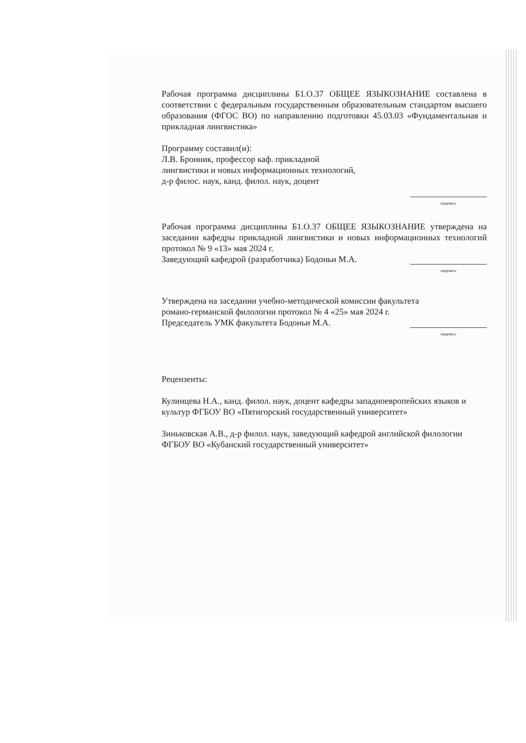Рабочая программа дисциплины Б1.О.37 ОБЩЕЕ ЯЗЫКОЗНАНИЕ составлена в соответствии с федеральным государственным образовательным стандартом высшего образования (ФГОС ВО) по направлению подготовки 45.03.03 «Фундаментальная и прикладная лингвистика»
Программу составил(и):
Л.В. Бронник, профессор каф. прикладной
лингвистики и новых информационных технологий,
д-р филос. наук, канд. филол. наук, доцент
подпись
Рабочая программа дисциплины Б1.О.37 ОБЩЕЕ ЯЗЫКОЗНАНИЕ утверждена на заседании кафедры прикладной лингвистики и новых информационных технологий протокол № 9 «13» мая 2024 г.
Заведующий кафедрой (разработчика) Бодоньи М.А.
подпись
Утверждена на заседании учебно-методической комиссии факультета
романо-германской филологии протокол № 4 «25» мая 2024 г.
Председатель УМК факультета Бодоньи М.А.
подпись
Рецензенты:
Кулинцева Н.А., канд. филол. наук, доцент кафедры западноевропейских языков и культур ФГБОУ ВО «Пятигорский государственный университет»
Зиньковская А.В., д-р филол. наук, заведующий кафедрой английской филологии ФГБОУ ВО «Кубанский государственный университет»